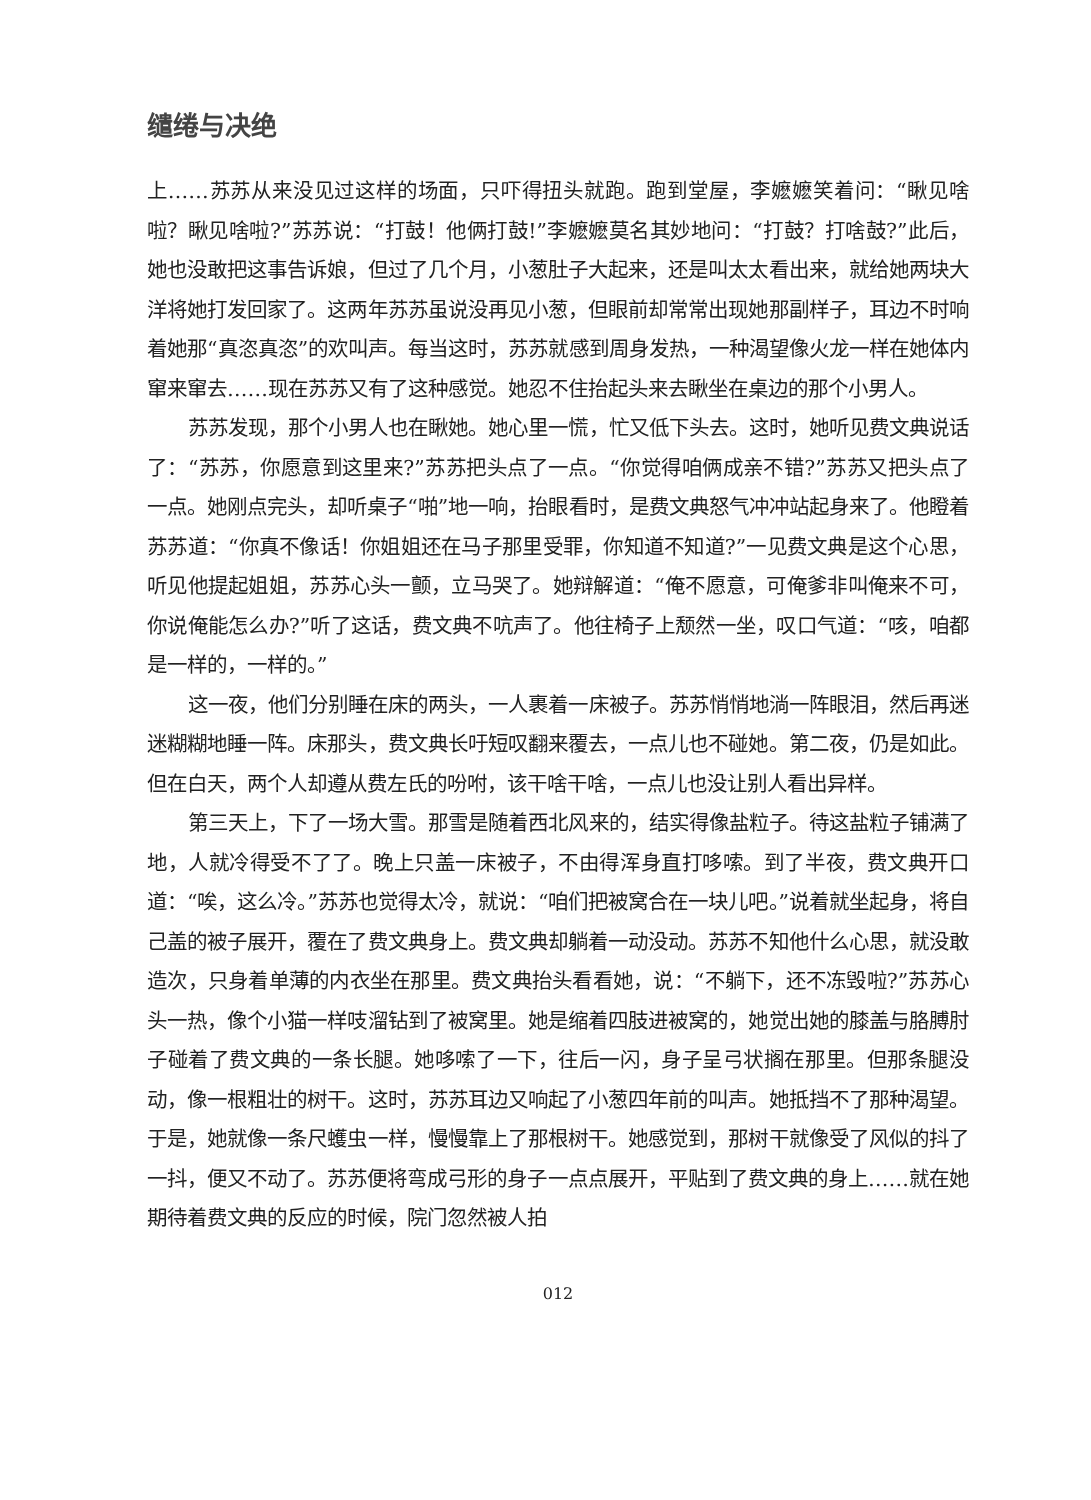缱绻与决绝
上……苏苏从来没见过这样的场面，只吓得扭头就跑。跑到堂屋，李嬷嬷笑着问：“瞅见啥啦？瞅见啥啦?”苏苏说：“打鼓！他俩打鼓!”李嬷嬷莫名其妙地问：“打鼓？打啥鼓?”此后，她也没敢把这事告诉娘，但过了几个月，小葱肚子大起来，还是叫太太看出来，就给她两块大洋将她打发回家了。这两年苏苏虽说没再见小葱，但眼前却常常出现她那副样子，耳边不时响着她那“真恣真恣”的欢叫声。每当这时，苏苏就感到周身发热，一种渴望像火龙一样在她体内窜来窜去……现在苏苏又有了这种感觉。她忍不住抬起头来去瞅坐在桌边的那个小男人。
苏苏发现，那个小男人也在瞅她。她心里一慌，忙又低下头去。这时，她听见费文典说话了：“苏苏，你愿意到这里来?”苏苏把头点了一点。“你觉得咱俩成亲不错?”苏苏又把头点了一点。她刚点完头，却听桌子“啪”地一响，抬眼看时，是费文典怒气冲冲站起身来了。他瞪着苏苏道：“你真不像话！你姐姐还在马子那里受罪，你知道不知道?”一见费文典是这个心思，听见他提起姐姐，苏苏心头一颤，立马哭了。她辩解道：“俺不愿意，可俺爹非叫俺来不可，你说俺能怎么办?”听了这话，费文典不吭声了。他往椅子上颓然一坐，叹口气道：“咳，咱都是一样的，一样的。”
这一夜，他们分别睡在床的两头，一人裹着一床被子。苏苏悄悄地淌一阵眼泪，然后再迷迷糊糊地睡一阵。床那头，费文典长吁短叹翻来覆去，一点儿也不碰她。第二夜，仍是如此。但在白天，两个人却遵从费左氏的吩咐，该干啥干啥，一点儿也没让别人看出异样。
第三天上，下了一场大雪。那雪是随着西北风来的，结实得像盐粒子。待这盐粒子铺满了地，人就冷得受不了了。晚上只盖一床被子，不由得浑身直打哆嗦。到了半夜，费文典开口道：“唉，这么冷。”苏苏也觉得太冷，就说：“咱们把被窝合在一块儿吧。”说着就坐起身，将自己盖的被子展开，覆在了费文典身上。费文典却躺着一动没动。苏苏不知他什么心思，就没敢造次，只身着单薄的内衣坐在那里。费文典抬头看看她，说：“不躺下，还不冻毁啦?”苏苏心头一热，像个小猫一样吱溜钻到了被窝里。她是缩着四肢进被窝的，她觉出她的膝盖与胳膊肘子碰着了费文典的一条长腿。她哆嗦了一下，往后一闪，身子呈弓状搁在那里。但那条腿没动，像一根粗壮的树干。这时，苏苏耳边又响起了小葱四年前的叫声。她抵挡不了那种渴望。于是，她就像一条尺蠖虫一样，慢慢靠上了那根树干。她感觉到，那树干就像受了风似的抖了一抖，便又不动了。苏苏便将弯成弓形的身子一点点展开，平贴到了费文典的身上……就在她期待着费文典的反应的时候，院门忽然被人拍
012